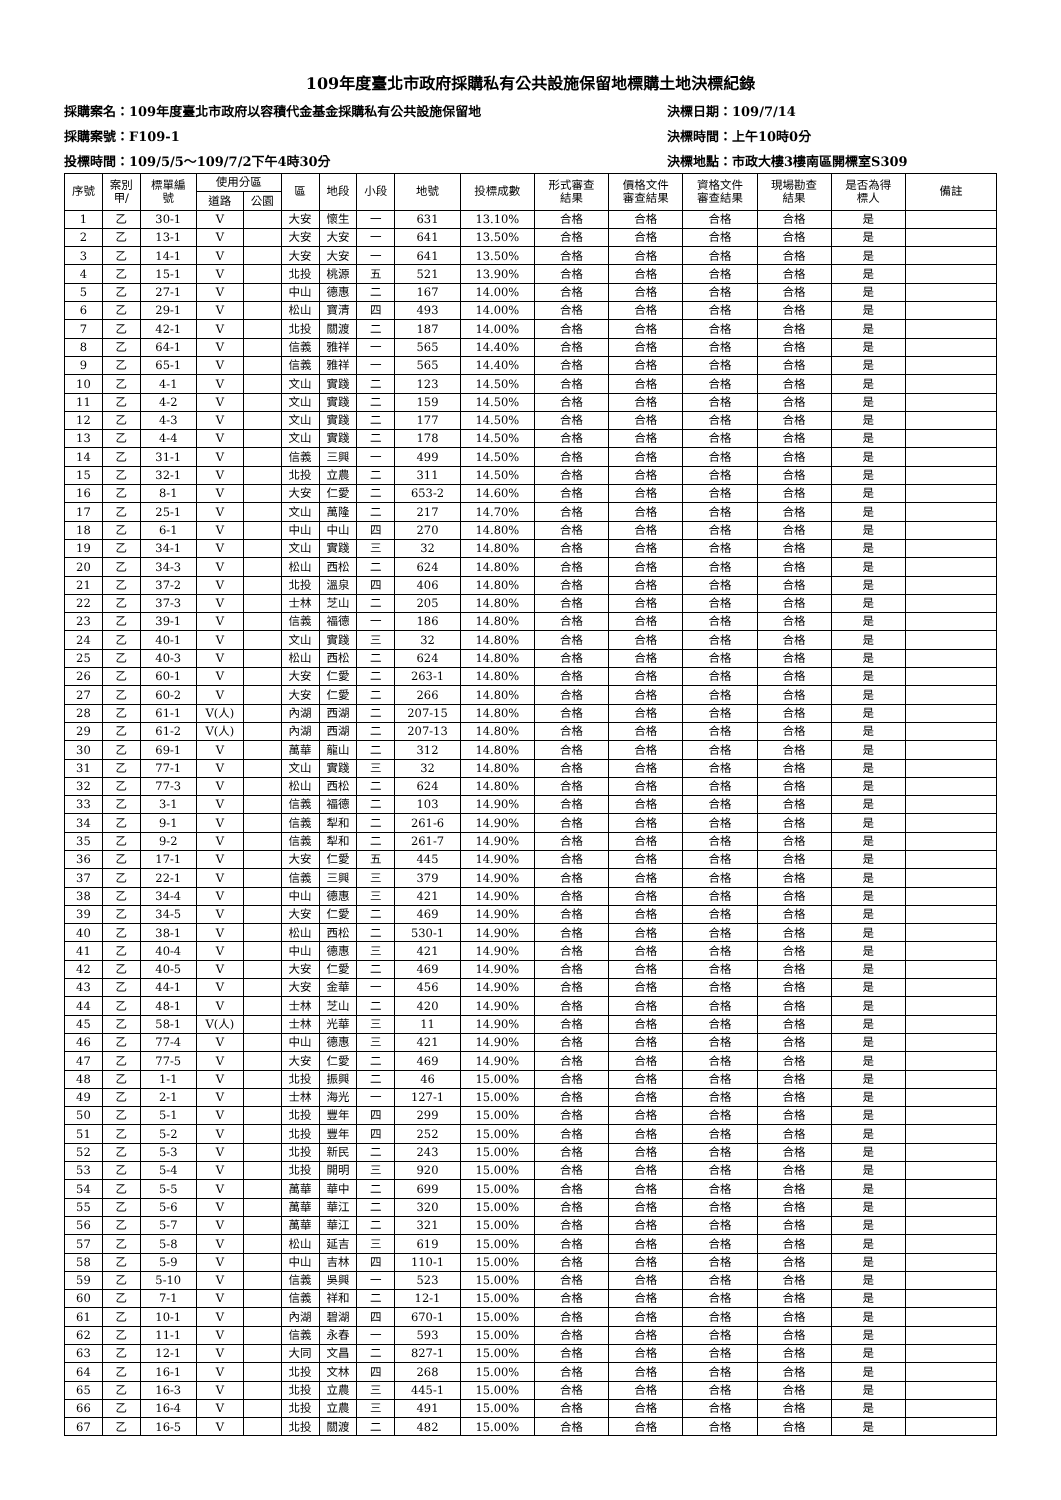109年度臺北市政府採購私有公共設施保留地標購土地決標紀錄
採購案名：109年度臺北市政府以容積代金基金採購私有公共設施保留地 決標日期：109/7/14
採購案號：F109-1 決標時間：上午10時0分
投標時間：109/5/5～109/7/2下午4時30分 決標地點：市政大樓3樓南區開標室S309
| 序號 | 案別 甲/ | 標單編 號 | 使用分區 | | 區 | 地段 | 小段 | 地號 | 投標成數 | 形式審查 結果 | 價格文件 審查結果 | 資格文件 審查結果 | 現場勘查 結果 | 是否為得 標人 | 備註 |
| --- | --- | --- | --- | --- | --- | --- | --- | --- | --- | --- | --- | --- | --- | --- | --- |
| | | | 道路 | 公園 | | | | | | | | | | | |
| 1 | 乙 | 30-1 | V | | 大安 | 懷生 | 一 | 631 | 13.10% | 合格 | 合格 | 合格 | 合格 | 是 | |
| 2 | 乙 | 13-1 | V | | 大安 | 大安 | 一 | 641 | 13.50% | 合格 | 合格 | 合格 | 合格 | 是 | |
| 3 | 乙 | 14-1 | V | | 大安 | 大安 | 一 | 641 | 13.50% | 合格 | 合格 | 合格 | 合格 | 是 | |
| 4 | 乙 | 15-1 | V | | 北投 | 桃源 | 五 | 521 | 13.90% | 合格 | 合格 | 合格 | 合格 | 是 | |
| 5 | 乙 | 27-1 | V | | 中山 | 德惠 | 二 | 167 | 14.00% | 合格 | 合格 | 合格 | 合格 | 是 | |
| 6 | 乙 | 29-1 | V | | 松山 | 寶清 | 四 | 493 | 14.00% | 合格 | 合格 | 合格 | 合格 | 是 | |
| 7 | 乙 | 42-1 | V | | 北投 | 關渡 | 二 | 187 | 14.00% | 合格 | 合格 | 合格 | 合格 | 是 | |
| 8 | 乙 | 64-1 | V | | 信義 | 雅祥 | 一 | 565 | 14.40% | 合格 | 合格 | 合格 | 合格 | 是 | |
| 9 | 乙 | 65-1 | V | | 信義 | 雅祥 | 一 | 565 | 14.40% | 合格 | 合格 | 合格 | 合格 | 是 | |
| 10 | 乙 | 4-1 | V | | 文山 | 實踐 | 二 | 123 | 14.50% | 合格 | 合格 | 合格 | 合格 | 是 | |
| 11 | 乙 | 4-2 | V | | 文山 | 實踐 | 二 | 159 | 14.50% | 合格 | 合格 | 合格 | 合格 | 是 | |
| 12 | 乙 | 4-3 | V | | 文山 | 實踐 | 二 | 177 | 14.50% | 合格 | 合格 | 合格 | 合格 | 是 | |
| 13 | 乙 | 4-4 | V | | 文山 | 實踐 | 二 | 178 | 14.50% | 合格 | 合格 | 合格 | 合格 | 是 | |
| 14 | 乙 | 31-1 | V | | 信義 | 三興 | 一 | 499 | 14.50% | 合格 | 合格 | 合格 | 合格 | 是 | |
| 15 | 乙 | 32-1 | V | | 北投 | 立農 | 二 | 311 | 14.50% | 合格 | 合格 | 合格 | 合格 | 是 | |
| 16 | 乙 | 8-1 | V | | 大安 | 仁愛 | 二 | 653-2 | 14.60% | 合格 | 合格 | 合格 | 合格 | 是 | |
| 17 | 乙 | 25-1 | V | | 文山 | 萬隆 | 二 | 217 | 14.70% | 合格 | 合格 | 合格 | 合格 | 是 | |
| 18 | 乙 | 6-1 | V | | 中山 | 中山 | 四 | 270 | 14.80% | 合格 | 合格 | 合格 | 合格 | 是 | |
| 19 | 乙 | 34-1 | V | | 文山 | 實踐 | 三 | 32 | 14.80% | 合格 | 合格 | 合格 | 合格 | 是 | |
| 20 | 乙 | 34-3 | V | | 松山 | 西松 | 二 | 624 | 14.80% | 合格 | 合格 | 合格 | 合格 | 是 | |
| 21 | 乙 | 37-2 | V | | 北投 | 溫泉 | 四 | 406 | 14.80% | 合格 | 合格 | 合格 | 合格 | 是 | |
| 22 | 乙 | 37-3 | V | | 士林 | 芝山 | 二 | 205 | 14.80% | 合格 | 合格 | 合格 | 合格 | 是 | |
| 23 | 乙 | 39-1 | V | | 信義 | 福德 | 一 | 186 | 14.80% | 合格 | 合格 | 合格 | 合格 | 是 | |
| 24 | 乙 | 40-1 | V | | 文山 | 實踐 | 三 | 32 | 14.80% | 合格 | 合格 | 合格 | 合格 | 是 | |
| 25 | 乙 | 40-3 | V | | 松山 | 西松 | 二 | 624 | 14.80% | 合格 | 合格 | 合格 | 合格 | 是 | |
| 26 | 乙 | 60-1 | V | | 大安 | 仁愛 | 二 | 263-1 | 14.80% | 合格 | 合格 | 合格 | 合格 | 是 | |
| 27 | 乙 | 60-2 | V | | 大安 | 仁愛 | 二 | 266 | 14.80% | 合格 | 合格 | 合格 | 合格 | 是 | |
| 28 | 乙 | 61-1 | V(人) | | 內湖 | 西湖 | 二 | 207-15 | 14.80% | 合格 | 合格 | 合格 | 合格 | 是 | |
| 29 | 乙 | 61-2 | V(人) | | 內湖 | 西湖 | 二 | 207-13 | 14.80% | 合格 | 合格 | 合格 | 合格 | 是 | |
| 30 | 乙 | 69-1 | V | | 萬華 | 龍山 | 二 | 312 | 14.80% | 合格 | 合格 | 合格 | 合格 | 是 | |
| 31 | 乙 | 77-1 | V | | 文山 | 實踐 | 三 | 32 | 14.80% | 合格 | 合格 | 合格 | 合格 | 是 | |
| 32 | 乙 | 77-3 | V | | 松山 | 西松 | 二 | 624 | 14.80% | 合格 | 合格 | 合格 | 合格 | 是 | |
| 33 | 乙 | 3-1 | V | | 信義 | 福德 | 二 | 103 | 14.90% | 合格 | 合格 | 合格 | 合格 | 是 | |
| 34 | 乙 | 9-1 | V | | 信義 | 犁和 | 二 | 261-6 | 14.90% | 合格 | 合格 | 合格 | 合格 | 是 | |
| 35 | 乙 | 9-2 | V | | 信義 | 犁和 | 二 | 261-7 | 14.90% | 合格 | 合格 | 合格 | 合格 | 是 | |
| 36 | 乙 | 17-1 | V | | 大安 | 仁愛 | 五 | 445 | 14.90% | 合格 | 合格 | 合格 | 合格 | 是 | |
| 37 | 乙 | 22-1 | V | | 信義 | 三興 | 三 | 379 | 14.90% | 合格 | 合格 | 合格 | 合格 | 是 | |
| 38 | 乙 | 34-4 | V | | 中山 | 德惠 | 三 | 421 | 14.90% | 合格 | 合格 | 合格 | 合格 | 是 | |
| 39 | 乙 | 34-5 | V | | 大安 | 仁愛 | 二 | 469 | 14.90% | 合格 | 合格 | 合格 | 合格 | 是 | |
| 40 | 乙 | 38-1 | V | | 松山 | 西松 | 二 | 530-1 | 14.90% | 合格 | 合格 | 合格 | 合格 | 是 | |
| 41 | 乙 | 40-4 | V | | 中山 | 德惠 | 三 | 421 | 14.90% | 合格 | 合格 | 合格 | 合格 | 是 | |
| 42 | 乙 | 40-5 | V | | 大安 | 仁愛 | 二 | 469 | 14.90% | 合格 | 合格 | 合格 | 合格 | 是 | |
| 43 | 乙 | 44-1 | V | | 大安 | 金華 | 一 | 456 | 14.90% | 合格 | 合格 | 合格 | 合格 | 是 | |
| 44 | 乙 | 48-1 | V | | 士林 | 芝山 | 二 | 420 | 14.90% | 合格 | 合格 | 合格 | 合格 | 是 | |
| 45 | 乙 | 58-1 | V(人) | | 士林 | 光華 | 三 | 11 | 14.90% | 合格 | 合格 | 合格 | 合格 | 是 | |
| 46 | 乙 | 77-4 | V | | 中山 | 德惠 | 三 | 421 | 14.90% | 合格 | 合格 | 合格 | 合格 | 是 | |
| 47 | 乙 | 77-5 | V | | 大安 | 仁愛 | 二 | 469 | 14.90% | 合格 | 合格 | 合格 | 合格 | 是 | |
| 48 | 乙 | 1-1 | V | | 北投 | 振興 | 二 | 46 | 15.00% | 合格 | 合格 | 合格 | 合格 | 是 | |
| 49 | 乙 | 2-1 | V | | 士林 | 海光 | 一 | 127-1 | 15.00% | 合格 | 合格 | 合格 | 合格 | 是 | |
| 50 | 乙 | 5-1 | V | | 北投 | 豐年 | 四 | 299 | 15.00% | 合格 | 合格 | 合格 | 合格 | 是 | |
| 51 | 乙 | 5-2 | V | | 北投 | 豐年 | 四 | 252 | 15.00% | 合格 | 合格 | 合格 | 合格 | 是 | |
| 52 | 乙 | 5-3 | V | | 北投 | 新民 | 二 | 243 | 15.00% | 合格 | 合格 | 合格 | 合格 | 是 | |
| 53 | 乙 | 5-4 | V | | 北投 | 開明 | 三 | 920 | 15.00% | 合格 | 合格 | 合格 | 合格 | 是 | |
| 54 | 乙 | 5-5 | V | | 萬華 | 華中 | 二 | 699 | 15.00% | 合格 | 合格 | 合格 | 合格 | 是 | |
| 55 | 乙 | 5-6 | V | | 萬華 | 華江 | 二 | 320 | 15.00% | 合格 | 合格 | 合格 | 合格 | 是 | |
| 56 | 乙 | 5-7 | V | | 萬華 | 華江 | 二 | 321 | 15.00% | 合格 | 合格 | 合格 | 合格 | 是 | |
| 57 | 乙 | 5-8 | V | | 松山 | 延吉 | 三 | 619 | 15.00% | 合格 | 合格 | 合格 | 合格 | 是 | |
| 58 | 乙 | 5-9 | V | | 中山 | 吉林 | 四 | 110-1 | 15.00% | 合格 | 合格 | 合格 | 合格 | 是 | |
| 59 | 乙 | 5-10 | V | | 信義 | 吳興 | 一 | 523 | 15.00% | 合格 | 合格 | 合格 | 合格 | 是 | |
| 60 | 乙 | 7-1 | V | | 信義 | 祥和 | 二 | 12-1 | 15.00% | 合格 | 合格 | 合格 | 合格 | 是 | |
| 61 | 乙 | 10-1 | V | | 內湖 | 碧湖 | 四 | 670-1 | 15.00% | 合格 | 合格 | 合格 | 合格 | 是 | |
| 62 | 乙 | 11-1 | V | | 信義 | 永春 | 一 | 593 | 15.00% | 合格 | 合格 | 合格 | 合格 | 是 | |
| 63 | 乙 | 12-1 | V | | 大同 | 文昌 | 二 | 827-1 | 15.00% | 合格 | 合格 | 合格 | 合格 | 是 | |
| 64 | 乙 | 16-1 | V | | 北投 | 文林 | 四 | 268 | 15.00% | 合格 | 合格 | 合格 | 合格 | 是 | |
| 65 | 乙 | 16-3 | V | | 北投 | 立農 | 三 | 445-1 | 15.00% | 合格 | 合格 | 合格 | 合格 | 是 | |
| 66 | 乙 | 16-4 | V | | 北投 | 立農 | 三 | 491 | 15.00% | 合格 | 合格 | 合格 | 合格 | 是 | |
| 67 | 乙 | 16-5 | V | | 北投 | 關渡 | 二 | 482 | 15.00% | 合格 | 合格 | 合格 | 合格 | 是 | |